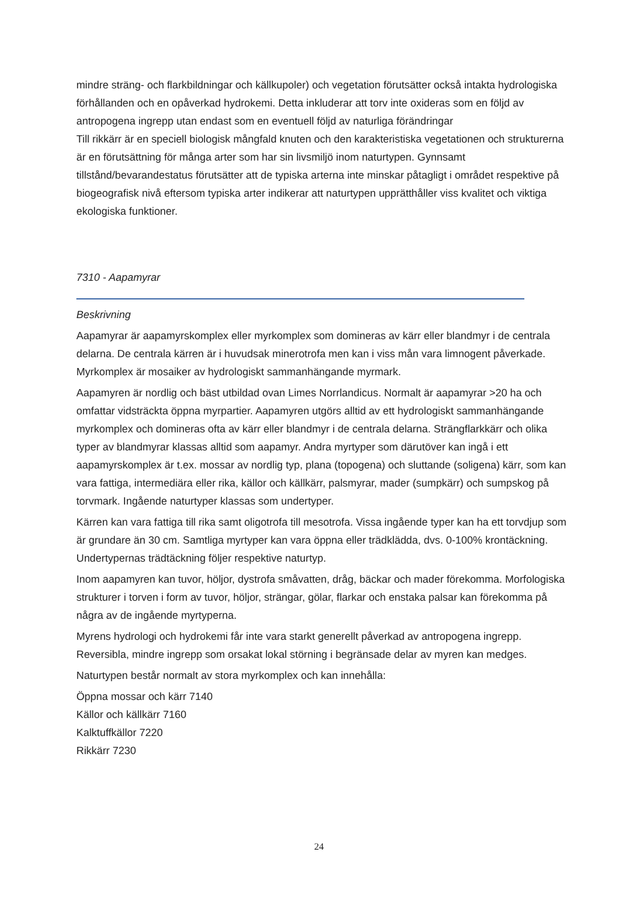mindre sträng- och flarkbildningar och källkupoler) och vegetation förutsätter också intakta hydrologiska förhållanden och en opåverkad hydrokemi. Detta inkluderar att torv inte oxideras som en följd av antropogena ingrepp utan endast som en eventuell följd av naturliga förändringar
Till rikkärr är en speciell biologisk mångfald knuten och den karakteristiska vegetationen och strukturerna är en förutsättning för många arter som har sin livsmiljö inom naturtypen. Gynnsamt tillstånd/bevarandestatus förutsätter att de typiska arterna inte minskar påtagligt i området respektive på biogeografisk nivå eftersom typiska arter indikerar att naturtypen upprätthåller viss kvalitet och viktiga ekologiska funktioner.
7310 - Aapamyrar
Beskrivning
Aapamyrar är aapamyrskomplex eller myrkomplex som domineras av kärr eller blandmyr i de centrala delarna. De centrala kärren är i huvudsak minerotrofa men kan i viss mån vara limnogent påverkade. Myrkomplex är mosaiker av hydrologiskt sammanhängande myrmark.
Aapamyren är nordlig och bäst utbildad ovan Limes Norrlandicus. Normalt är aapamyrar >20 ha och omfattar vidsträckta öppna myrpartier. Aapamyren utgörs alltid av ett hydrologiskt sammanhängande myrkomplex och domineras ofta av kärr eller blandmyr i de centrala delarna. Strängflarkkärr och olika typer av blandmyrar klassas alltid som aapamyr. Andra myrtyper som därutöver kan ingå i ett aapamyrskomplex är t.ex. mossar av nordlig typ, plana (topogena) och sluttande (soligena) kärr, som kan vara fattiga, intermediära eller rika, källor och källkärr, palsmyrar, mader (sumpkärr) och sumpskog på torvmark. Ingående naturtyper klassas som undertyper.
Kärren kan vara fattiga till rika samt oligotrofa till mesotrofa. Vissa ingående typer kan ha ett torvdjup som är grundare än 30 cm. Samtliga myrtyper kan vara öppna eller trädklädda, dvs. 0-100% krontäckning. Undertypernas trädtäckning följer respektive naturtyp.
Inom aapamyren kan tuvor, höljor, dystrofa småvatten, dråg, bäckar och mader förekomma. Morfologiska strukturer i torven i form av tuvor, höljor, strängar, gölar, flarkar och enstaka palsar kan förekomma på några av de ingående myrtyperna.
Myrens hydrologi och hydrokemi får inte vara starkt generellt påverkad av antropogena ingrepp. Reversibla, mindre ingrepp som orsakat lokal störning i begränsade delar av myren kan medges.
Naturtypen består normalt av stora myrkomplex och kan innehålla:
Öppna mossar och kärr 7140
Källor och källkärr 7160
Kalktuffkällor 7220
Rikkärr 7230
24